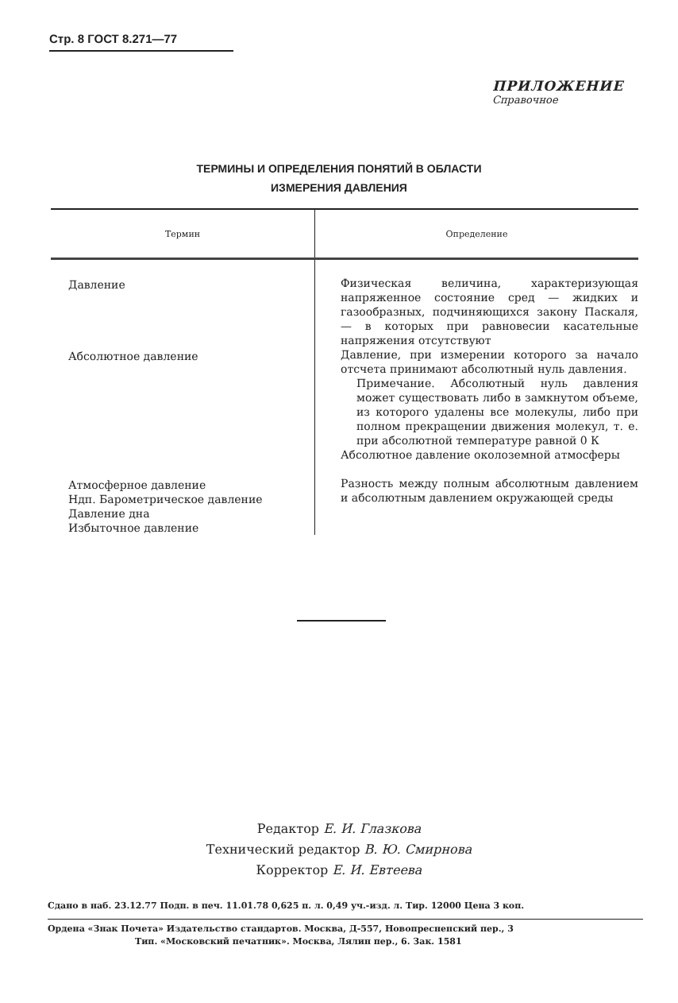Стр. 8 ГОСТ 8.271—77
ПРИЛОЖЕНИЕ
Справочное
ТЕРМИНЫ И ОПРЕДЕЛЕНИЯ ПОНЯТИЙ В ОБЛАСТИ
ИЗМЕРЕНИЯ ДАВЛЕНИЯ
| Термин | Определение |
| --- | --- |
| Давление Абсолютное давление Атмосферное давление Ндп. Барометрическое давление Давление дна Избыточное давление | Физическая величина, характеризующая напряженное состояние сред — жидких и газообразных, подчиняющихся закону Паскаля, — в которых при равновесии касательные напряжения отсутствуют Давление, при измерении которого за начало отсчета принимают абсолютный нуль давления. Примечание. Абсолютный нуль давления может существовать либо в замкнутом объеме, из которого удалены все молекулы, либо при полном прекращении движения молекул, т. е. при абсолютной температуре равной 0 К Абсолютное давление околоземной атмосферы Разность между полным абсолютным давлением и абсолютным давлением окружающей среды |
Редактор Е. И. Глазкова
Технический редактор В. Ю. Смирнова
Корректор Е. И. Евтеева
Сдано в наб. 23.12.77 Подп. в печ. 11.01.78 0,625 п. л. 0,49 уч.-изд. л. Тир. 12000 Цена 3 коп.
Ордена «Знак Почета» Издательство стандартов. Москва, Д-557, Новопресненский пер., 3
Тип. «Московский печатник». Москва, Лялин пер., 6. Зак. 1581